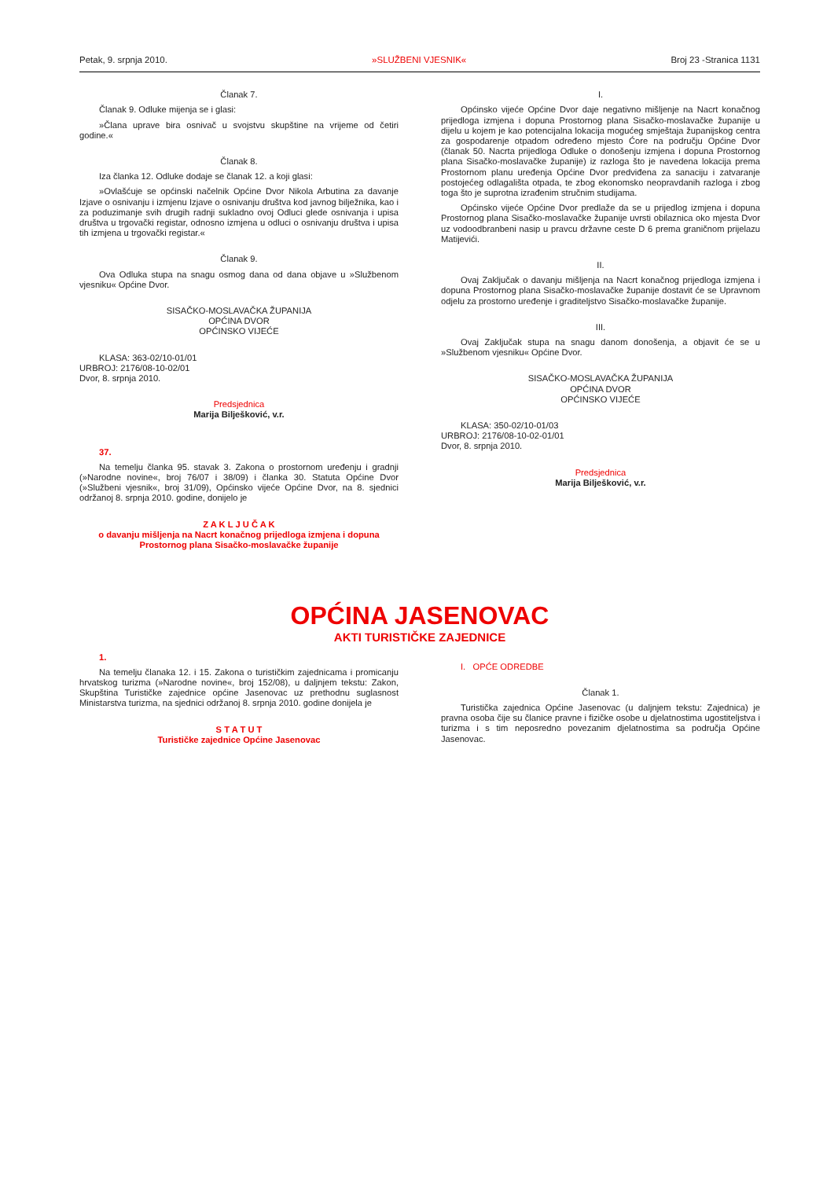Petak, 9. srpnja 2010. »SLUŽBENI VJESNIK« Broj 23 -Stranica 1131
Članak 7.
Članak 9. Odluke mijenja se i glasi:
»Člana uprave bira osnivač u svojstvu skupštine na vrijeme od četiri godine.«
Članak 8.
Iza članka 12. Odluke dodaje se članak 12. a koji glasi:
»Ovlašćuje se općinski načelnik Općine Dvor Nikola Arbutina za davanje Izjave o osnivanju i izmjenu Izjave o osnivanju društva kod javnog bilježnika, kao i za poduzimanje svih drugih radnji sukladno ovoj Odluci glede osnivanja i upisa društva u trgovački registar, odnosno izmjena u odluci o osnivanju društva i upisa tih izmjena u trgovački registar.«
Članak 9.
Ova Odluka stupa na snagu osmog dana od dana objave u »Službenom vjesniku« Općine Dvor.
SISAČKO-MOSLAVAČKA ŽUPANIJA
OPĆINA DVOR
OPĆINSKO VIJEĆE
KLASA: 363-02/10-01/01
URBROJ: 2176/08-10-02/01
Dvor, 8. srpnja 2010.
Predsjednica
Marija Bilješković, v.r.
37.
Na temelju članka 95. stavak 3. Zakona o prostornom uređenju i gradnji (»Narodne novine«, broj 76/07 i 38/09) i članka 30. Statuta Općine Dvor (»Službeni vjesnik«, broj 31/09), Općinsko vijeće Općine Dvor, na 8. sjednici održanoj 8. srpnja 2010. godine, donijelo je
Z A K L J U Č A K
o davanju mišljenja na Nacrt konačnog prijedloga izmjena i dopuna Prostornog plana Sisačko-moslavačke županije
I.
Općinsko vijeće Općine Dvor daje negativno mišljenje na Nacrt konačnog prijedloga izmjena i dopuna Prostornog plana Sisačko-moslavačke županije u dijelu u kojem je kao potencijalna lokacija mogućeg smještaja županijskog centra za gospodarenje otpadom određeno mjesto Ćore na području Općine Dvor (članak 50. Nacrta prijedloga Odluke o donošenju izmjena i dopuna Prostornog plana Sisačko-moslavačke županije) iz razloga što je navedena lokacija prema Prostornom planu uređenja Općine Dvor predviđena za sanaciju i zatvaranje postojećeg odlagališta otpada, te zbog ekonomsko neopravdanih razloga i zbog toga što je suprotna izrađenim stručnim studijama.
Općinsko vijeće Općine Dvor predlaže da se u prijedlog izmjena i dopuna Prostornog plana Sisačko-moslavačke županije uvrsti obilaznica oko mjesta Dvor uz vodoodbranbeni nasip u pravcu državne ceste D 6 prema graničnom prijelazu Matijevići.
II.
Ovaj Zaključak o davanju mišljenja na Nacrt konačnog prijedloga izmjena i dopuna Prostornog plana Sisačko-moslavačke županije dostavit će se Upravnom odjelu za prostorno uređenje i graditeljstvo Sisačko-moslavačke županije.
III.
Ovaj Zaključak stupa na snagu danom donošenja, a objavit će se u »Službenom vjesniku« Općine Dvor.
SISAČKO-MOSLAVAČKA ŽUPANIJA
OPĆINA DVOR
OPĆINSKO VIJEĆE
KLASA: 350-02/10-01/03
URBROJ: 2176/08-10-02-01/01
Dvor, 8. srpnja 2010.
Predsjednica
Marija Bilješković, v.r.
OPĆINA JASENOVAC
AKTI TURISTIČKE ZAJEDNICE
1.
Na temelju članaka 12. i 15. Zakona o turističkim zajednicama i promicanju hrvatskog turizma (»Narodne novine«, broj 152/08), u daljnjem tekstu: Zakon, Skupština Turističke zajednice općine Jasenovac uz prethodnu suglasnost Ministarstva turizma, na sjednici održanoj 8. srpnja 2010. godine donijela je
S T A T U T
Turističke zajednice Općine Jasenovac
I. OPĆE ODREDBE
Članak 1.
Turistička zajednica Općine Jasenovac (u daljnjem tekstu: Zajednica) je pravna osoba čije su članice pravne i fizičke osobe u djelatnostima ugostiteljstva i turizma i s tim neposredno povezanim djelatnostima sa područja Općine Jasenovac.